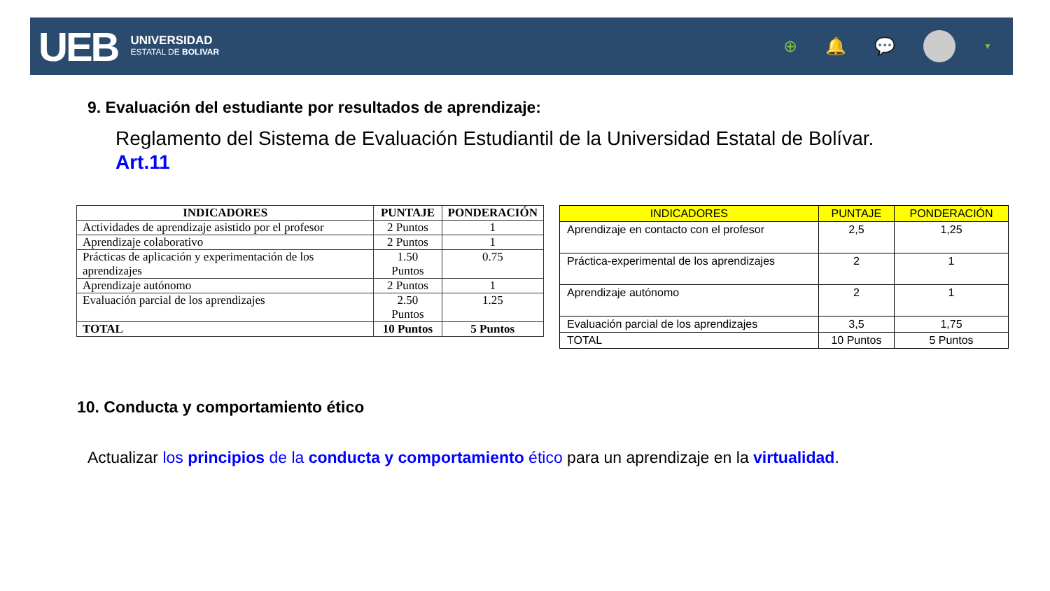UEB
UNIVERSIDAD
ESTATAL DE BOLIVAR
⊕ 🔔 💬
▼
9. Evaluación del estudiante por resultados de aprendizaje:
Reglamento del Sistema de Evaluación Estudiantil de la Universidad Estatal de Bolívar.
Art.11
| INDICADORES | PUNTAJE | PONDERACIÓN |
| --- | --- | --- |
| Actividades de aprendizaje asistido por el profesor | 2 Puntos | 1 |
| Aprendizaje colaborativo | 2 Puntos | 1 |
| Prácticas de aplicación y experimentación de los aprendizajes | 1.50 Puntos | 0.75 |
| Aprendizaje autónomo | 2 Puntos | 1 |
| Evaluación parcial de los aprendizajes | 2.50 Puntos | 1.25 |
| TOTAL | 10 Puntos | 5 Puntos |
| INDICADORES | PUNTAJE | PONDERACIÓN |
| --- | --- | --- |
| Aprendizaje en contacto con el profesor | 2,5 | 1,25 |
| Práctica-experimental de los aprendizajes | 2 | 1 |
| Aprendizaje autónomo | 2 | 1 |
| Evaluación parcial de los aprendizajes | 3,5 | 1,75 |
| TOTAL | 10 Puntos | 5 Puntos |
10. Conducta y comportamiento ético
Actualizar los principios de la conducta y comportamiento ético para un aprendizaje en la virtualidad.